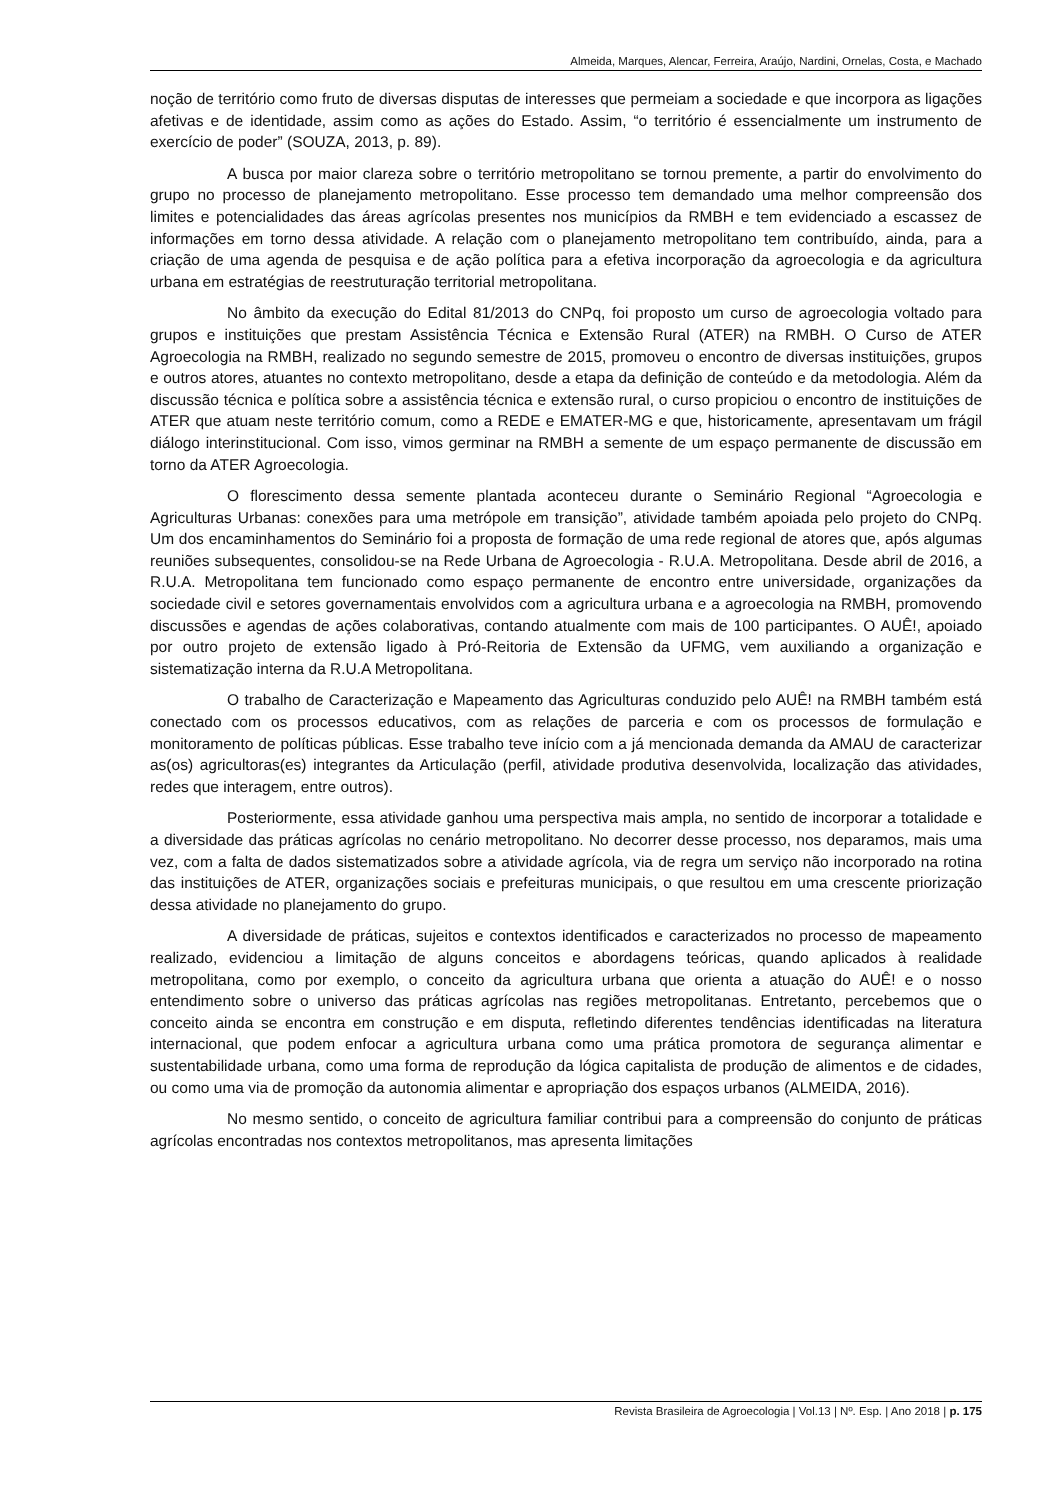Almeida, Marques, Alencar, Ferreira, Araújo, Nardini, Ornelas, Costa, e Machado
noção de território como fruto de diversas disputas de interesses que permeiam a sociedade e que incorpora as ligações afetivas e de identidade, assim como as ações do Estado. Assim, “o território é essencialmente um instrumento de exercício de poder” (SOUZA, 2013, p. 89).
A busca por maior clareza sobre o território metropolitano se tornou premente, a partir do envolvimento do grupo no processo de planejamento metropolitano. Esse processo tem demandado uma melhor compreensão dos limites e potencialidades das áreas agrícolas presentes nos municípios da RMBH e tem evidenciado a escassez de informações em torno dessa atividade. A relação com o planejamento metropolitano tem contribuído, ainda, para a criação de uma agenda de pesquisa e de ação política para a efetiva incorporação da agroecologia e da agricultura urbana em estratégias de reestruturação territorial metropolitana.
No âmbito da execução do Edital 81/2013 do CNPq, foi proposto um curso de agroecologia voltado para grupos e instituições que prestam Assistência Técnica e Extensão Rural (ATER) na RMBH. O Curso de ATER Agroecologia na RMBH, realizado no segundo semestre de 2015, promoveu o encontro de diversas instituições, grupos e outros atores, atuantes no contexto metropolitano, desde a etapa da definição de conteúdo e da metodologia. Além da discussão técnica e política sobre a assistência técnica e extensão rural, o curso propiciou o encontro de instituições de ATER que atuam neste território comum, como a REDE e EMATER-MG e que, historicamente, apresentavam um frágil diálogo interinstitucional. Com isso, vimos germinar na RMBH a semente de um espaço permanente de discussão em torno da ATER Agroecologia.
O florescimento dessa semente plantada aconteceu durante o Seminário Regional “Agroecologia e Agriculturas Urbanas: conexões para uma metrópole em transição”, atividade também apoiada pelo projeto do CNPq. Um dos encaminhamentos do Seminário foi a proposta de formação de uma rede regional de atores que, após algumas reuniões subsequentes, consolidou-se na Rede Urbana de Agroecologia - R.U.A. Metropolitana. Desde abril de 2016, a R.U.A. Metropolitana tem funcionado como espaço permanente de encontro entre universidade, organizações da sociedade civil e setores governamentais envolvidos com a agricultura urbana e a agroecologia na RMBH, promovendo discussões e agendas de ações colaborativas, contando atualmente com mais de 100 participantes. O AUÊ!, apoiado por outro projeto de extensão ligado à Pró-Reitoria de Extensão da UFMG, vem auxiliando a organização e sistematização interna da R.U.A Metropolitana.
O trabalho de Caracterização e Mapeamento das Agriculturas conduzido pelo AUÊ! na RMBH também está conectado com os processos educativos, com as relações de parceria e com os processos de formulação e monitoramento de políticas públicas. Esse trabalho teve início com a já mencionada demanda da AMAU de caracterizar as(os) agricultoras(es) integrantes da Articulação (perfil, atividade produtiva desenvolvida, localização das atividades, redes que interagem, entre outros).
Posteriormente, essa atividade ganhou uma perspectiva mais ampla, no sentido de incorporar a totalidade e a diversidade das práticas agrícolas no cenário metropolitano. No decorrer desse processo, nos deparamos, mais uma vez, com a falta de dados sistematizados sobre a atividade agrícola, via de regra um serviço não incorporado na rotina das instituições de ATER, organizações sociais e prefeituras municipais, o que resultou em uma crescente priorização dessa atividade no planejamento do grupo.
A diversidade de práticas, sujeitos e contextos identificados e caracterizados no processo de mapeamento realizado, evidenciou a limitação de alguns conceitos e abordagens teóricas, quando aplicados à realidade metropolitana, como por exemplo, o conceito da agricultura urbana que orienta a atuação do AUÊ! e o nosso entendimento sobre o universo das práticas agrícolas nas regiões metropolitanas. Entretanto, percebemos que o conceito ainda se encontra em construção e em disputa, refletindo diferentes tendências identificadas na literatura internacional, que podem enfocar a agricultura urbana como uma prática promotora de segurança alimentar e sustentabilidade urbana, como uma forma de reprodução da lógica capitalista de produção de alimentos e de cidades, ou como uma via de promoção da autonomia alimentar e apropriação dos espaços urbanos (ALMEIDA, 2016).
No mesmo sentido, o conceito de agricultura familiar contribui para a compreensão do conjunto de práticas agrícolas encontradas nos contextos metropolitanos, mas apresenta limitações
Revista Brasileira de Agroecologia | Vol.13 | Nº. Esp. | Ano 2018 | p. 175